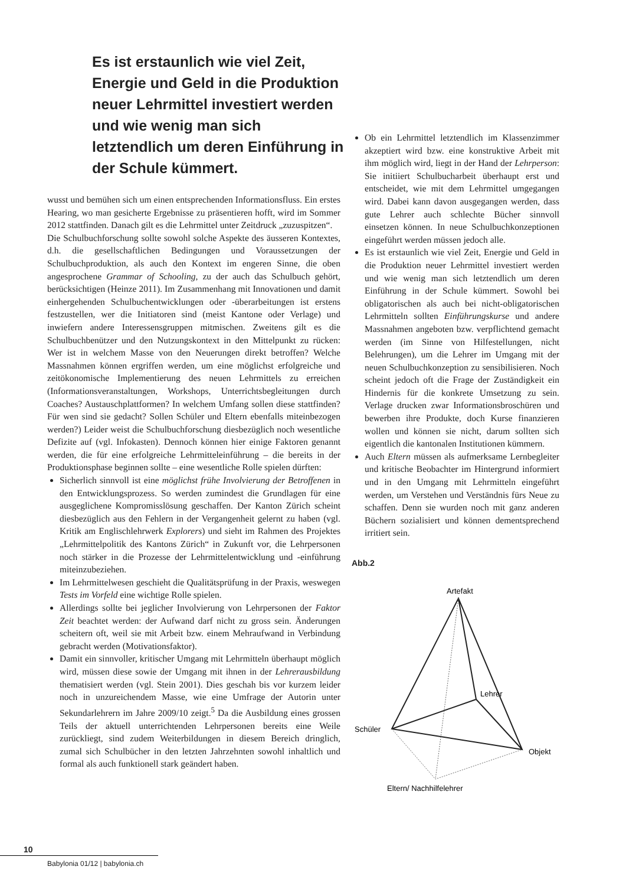Es ist erstaunlich wie viel Zeit, Energie und Geld in die Produktion neuer Lehrmittel investiert werden und wie wenig man sich letztendlich um deren Einführung in der Schule kümmert.
wusst und bemühen sich um einen entsprechenden Informationsfluss. Ein erstes Hearing, wo man gesicherte Ergebnisse zu präsentieren hofft, wird im Sommer 2012 stattfinden. Danach gilt es die Lehrmittel unter Zeitdruck „zuzuspitzen“.
Die Schulbuchforschung sollte sowohl solche Aspekte des äusseren Kontextes, d.h. die gesellschaftlichen Bedingungen und Voraussetzungen der Schulbuchproduktion, als auch den Kontext im engeren Sinne, die oben angesprochene Grammar of Schooling, zu der auch das Schulbuch gehört, berücksichtigen (Heinze 2011). Im Zusammenhang mit Innovationen und damit einhergehenden Schulbuchentwicklungen oder -überarbeitungen ist erstens festzustellen, wer die Initiatoren sind (meist Kantone oder Verlage) und inwiefern andere Interessensgruppen mitmischen. Zweitens gilt es die Schulbuchbenützer und den Nutzungskontext in den Mittelpunkt zu rücken: Wer ist in welchem Masse von den Neuerungen direkt betroffen? Welche Massnahmen können ergriffen werden, um eine möglichst erfolgreiche und zeitökonomische Implementierung des neuen Lehrmittels zu erreichen (Informationsveranstaltungen, Workshops, Unterrichtsbegleitungen durch Coaches? Austauschplattformen? In welchem Umfang sollen diese stattfinden? Für wen sind sie gedacht? Sollen Schüler und Eltern ebenfalls miteinbezogen werden?) Leider weist die Schulbuchforschung diesbezüglich noch wesentliche Defizite auf (vgl. Infokasten). Dennoch können hier einige Faktoren genannt werden, die für eine erfolgreiche Lehrmitteleinführung – die bereits in der Produktionsphase beginnen sollte – eine wesentliche Rolle spielen dürften:
Sicherlich sinnvoll ist eine möglichst frühe Involvierung der Betroffenen in den Entwicklungsprozess. So werden zumindest die Grundlagen für eine ausgeglichene Kompromisslösung geschaffen. Der Kanton Zürich scheint diesbezüglich aus den Fehlern in der Vergangenheit gelernt zu haben (vgl. Kritik am Englischlehrwerk Explorers) und sieht im Rahmen des Projektes „Lehrmittelpolitik des Kantons Zürich“ in Zukunft vor, die Lehrpersonen noch stärker in die Prozesse der Lehrmittelentwicklung und -einführung miteinzubeziehen.
Im Lehrmittelwesen geschieht die Qualitätsprüfung in der Praxis, weswegen Tests im Vorfeld eine wichtige Rolle spielen.
Allerdings sollte bei jeglicher Involvierung von Lehrpersonen der Faktor Zeit beachtet werden: der Aufwand darf nicht zu gross sein. Änderungen scheitern oft, weil sie mit Arbeit bzw. einem Mehraufwand in Verbindung gebracht werden (Motivationsfaktor).
Damit ein sinnvoller, kritischer Umgang mit Lehrmitteln überhaupt möglich wird, müssen diese sowie der Umgang mit ihnen in der Lehrerausbildung thematisiert werden (vgl. Stein 2001). Dies geschah bis vor kurzem leider noch in unzureichendem Masse, wie eine Umfrage der Autorin unter Sekundarlehrern im Jahre 2009/10 zeigt.<sup>5</sup> Da die Ausbildung eines grossen Teils der aktuell unterrichtenden Lehrpersonen bereits eine Weile zurückliegt, sind zudem Weiterbildungen in diesem Bereich dringlich, zumal sich Schulbücher in den letzten Jahrzehnten sowohl inhaltlich und formal als auch funktionell stark geändert haben.
Ob ein Lehrmittel letztendlich im Klassenzimmer akzeptiert wird bzw. eine konstruktive Arbeit mit ihm möglich wird, liegt in der Hand der Lehrperson: Sie initiiert Schulbucharbeit überhaupt erst und entscheidet, wie mit dem Lehrmittel umgegangen wird. Dabei kann davon ausgegangen werden, dass gute Lehrer auch schlechte Bücher sinnvoll einsetzen können. In neue Schulbuchkonzeptionen eingeführt werden müssen jedoch alle.
Es ist erstaunlich wie viel Zeit, Energie und Geld in die Produktion neuer Lehrmittel investiert werden und wie wenig man sich letztendlich um deren Einführung in der Schule kümmert. Sowohl bei obligatorischen als auch bei nicht-obligatorischen Lehrmitteln sollten Einführungskurse und andere Massnahmen angeboten bzw. verpflichtend gemacht werden (im Sinne von Hilfestellungen, nicht Belehrungen), um die Lehrer im Umgang mit der neuen Schulbuchkonzeption zu sensibilisieren. Noch scheint jedoch oft die Frage der Zuständigkeit ein Hindernis für die konkrete Umsetzung zu sein. Verlage drucken zwar Informationsbroschüren und bewerben ihre Produkte, doch Kurse finanzieren wollen und können sie nicht, darum sollten sich eigentlich die kantonalen Institutionen kümmern.
Auch Eltern müssen als aufmerksame Lernbegleiter und kritische Beobachter im Hintergrund informiert und in den Umgang mit Lehrmitteln eingeführt werden, um Verstehen und Verständnis fürs Neue zu schaffen. Denn sie wurden noch mit ganz anderen Büchern sozialisiert und können dementsprechend irritiert sein.
Abb.2
Artefakt
Lehrer
Schüler
Objekt
Eltern/ Nachhilfelehrer
10
Babylonia 01/12 | babylonia.ch